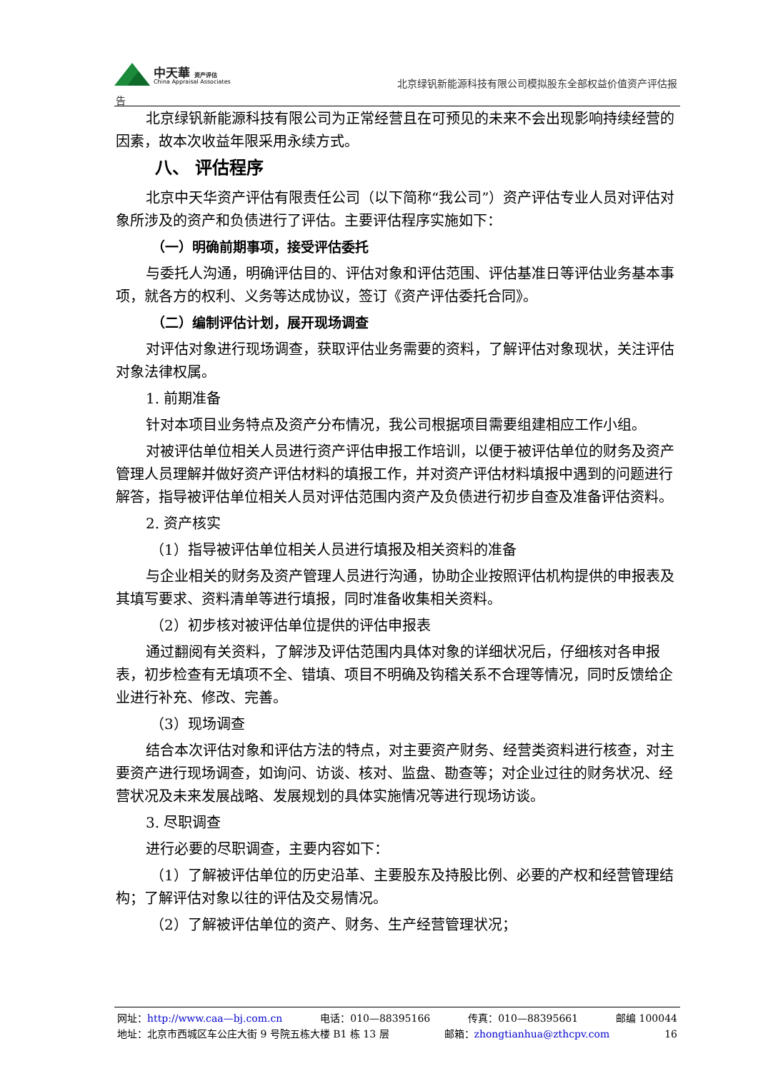中天華 资产评估
China Appraisal Associates
北京绿钒新能源科技有限公司模拟股东全部权益价值资产评估报
告
北京绿钒新能源科技有限公司为正常经营且在可预见的未来不会出现影响持续经营的因素，故本次收益年限采用永续方式。
八、 评估程序
北京中天华资产评估有限责任公司（以下简称“我公司”）资产评估专业人员对评估对象所涉及的资产和负债进行了评估。主要评估程序实施如下：
（一）明确前期事项，接受评估委托
与委托人沟通，明确评估目的、评估对象和评估范围、评估基准日等评估业务基本事项，就各方的权利、义务等达成协议，签订《资产评估委托合同》。
（二）编制评估计划，展开现场调查
对评估对象进行现场调查，获取评估业务需要的资料，了解评估对象现状，关注评估对象法律权属。
1. 前期准备
针对本项目业务特点及资产分布情况，我公司根据项目需要组建相应工作小组。
对被评估单位相关人员进行资产评估申报工作培训，以便于被评估单位的财务及资产管理人员理解并做好资产评估材料的填报工作，并对资产评估材料填报中遇到的问题进行解答，指导被评估单位相关人员对评估范围内资产及负债进行初步自查及准备评估资料。
2. 资产核实
（1）指导被评估单位相关人员进行填报及相关资料的准备
与企业相关的财务及资产管理人员进行沟通，协助企业按照评估机构提供的申报表及其填写要求、资料清单等进行填报，同时准备收集相关资料。
（2）初步核对被评估单位提供的评估申报表
通过翻阅有关资料，了解涉及评估范围内具体对象的详细状况后，仔细核对各申报表，初步检查有无填项不全、错填、项目不明确及钩稽关系不合理等情况，同时反馈给企业进行补充、修改、完善。
（3）现场调查
结合本次评估对象和评估方法的特点，对主要资产财务、经营类资料进行核查，对主要资产进行现场调查，如询问、访谈、核对、监盘、勘查等；对企业过往的财务状况、经营状况及未来发展战略、发展规划的具体实施情况等进行现场访谈。
3. 尽职调查
进行必要的尽职调查，主要内容如下：
（1）了解被评估单位的历史沿革、主要股东及持股比例、必要的产权和经营管理结构；了解评估对象以往的评估及交易情况。
（2）了解被评估单位的资产、财务、生产经营管理状况；
网址：http://www.caa—bj.com.cn 电话：010—88395166 传真：010—88395661 邮编 100044
地址：北京市西城区车公庄大街 9 号院五栋大楼 B1 栋 13 层 邮箱：zhongtianhua@zthcpv.com 16